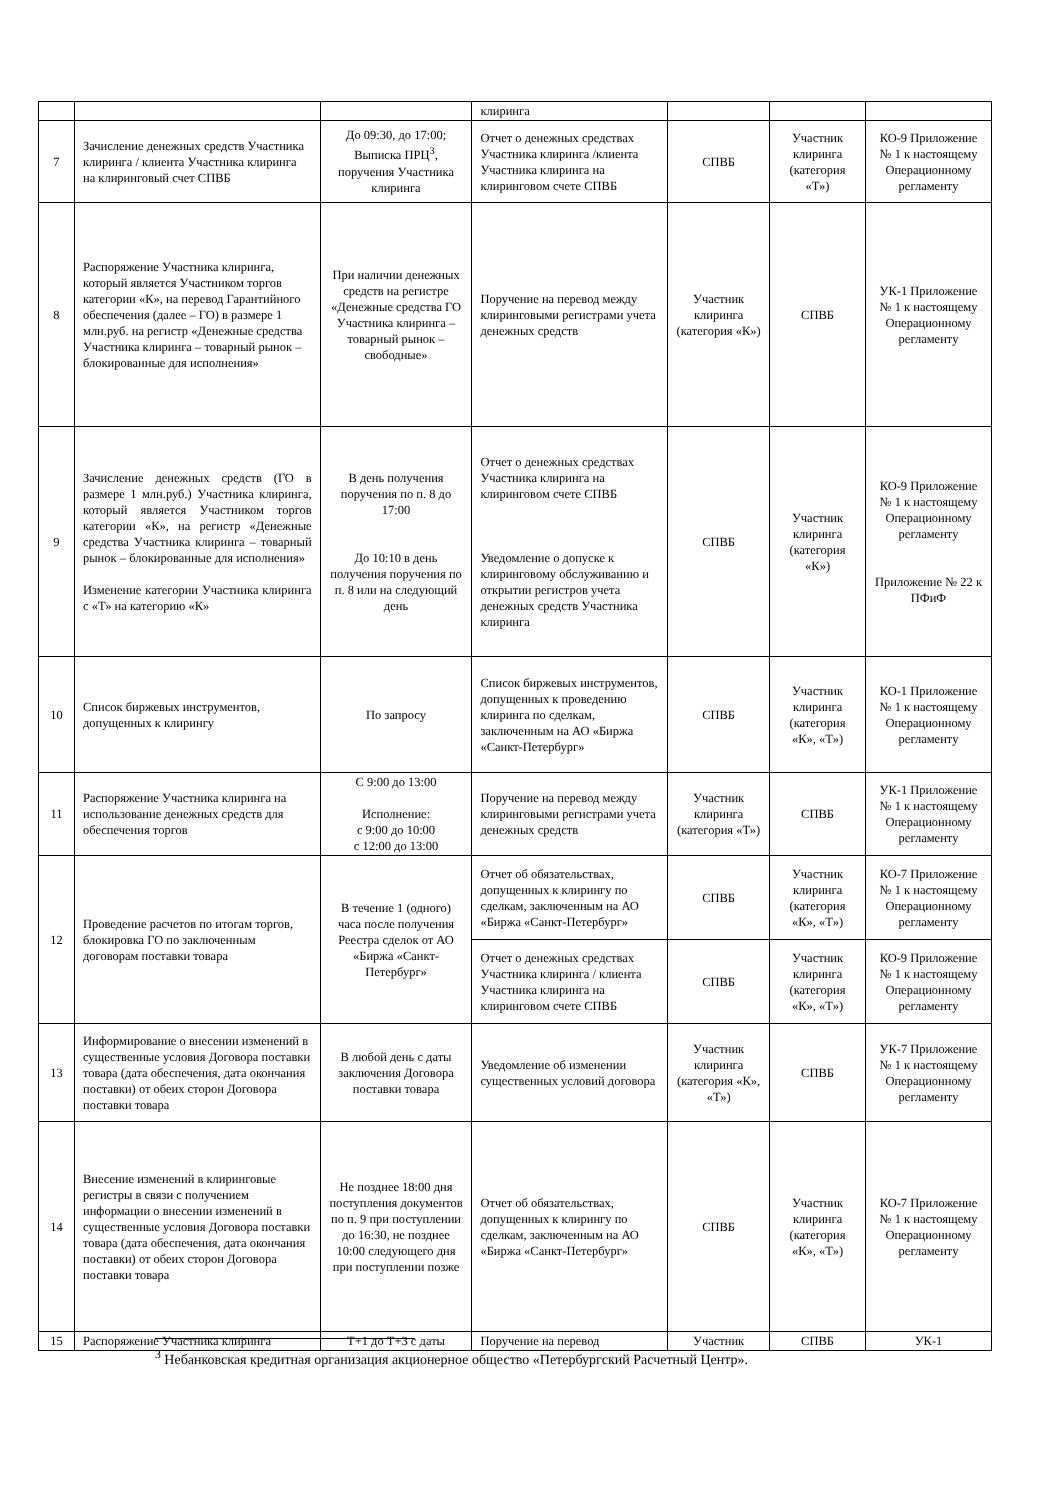| | | | клиринга | | | |
| 7 | Зачисление денежных средств Участника клиринга / клиента Участника клиринга на клиринговый счет СПВБ | До 09:30, до 17:00; Выписка ПРЦ<sup>3</sup>, поручения Участника клиринга | Отчет о денежных средствах Участника клиринга /клиента Участника клиринга на клиринговом счете СПВБ | СПВБ | Участник клиринга (категория «Т») | КО-9 Приложение № 1 к настоящему Операционному регламенту |
| 8 | Распоряжение Участника клиринга, который является Участником торгов категории «К», на перевод Гарантийного обеспечения (далее – ГО) в размере 1 млн.руб. на регистр «Денежные средства Участника клиринга – товарный рынок – блокированные для исполнения» | При наличии денежных средств на регистре «Денежные средства ГО Участника клиринга – товарный рынок – свободные» | Поручение на перевод между клиринговыми регистрами учета денежных средств | Участник клиринга (категория «К») | СПВБ | УК-1 Приложение № 1 к настоящему Операционному регламенту |
| 9 | Зачисление денежных средств (ГО в размере 1 млн.руб.) Участника клиринга, который является Участником торгов категории «К», на регистр «Денежные средства Участника клиринга – товарный рынок – блокированные для исполнения» Изменение категории Участника клиринга с «Т» на категорию «К» | В день получения поручения по п. 8 до 17:00 До 10:10 в день получения поручения по п. 8 или на следующий день | Отчет о денежных средствах Участника клиринга на клиринговом счете СПВБ Уведомление о допуске к клиринговому обслуживанию и открытии регистров учета денежных средств Участника клиринга | СПВБ | Участник клиринга (категория «К») | КО-9 Приложение № 1 к настоящему Операционному регламенту Приложение № 22 к ПФиФ |
| 10 | Список биржевых инструментов, допущенных к клирингу | По запросу | Список биржевых инструментов, допущенных к проведению клиринга по сделкам, заключенным на АО «Биржа «Санкт-Петербург» | СПВБ | Участник клиринга (категория «К», «Т») | КО-1 Приложение № 1 к настоящему Операционному регламенту |
| 11 | Распоряжение Участника клиринга на использование денежных средств для обеспечения торгов | С 9:00 до 13:00 Исполнение: с 9:00 до 10:00 с 12:00 до 13:00 | Поручение на перевод между клиринговыми регистрами учета денежных средств | Участник клиринга (категория «Т») | СПВБ | УК-1 Приложение № 1 к настоящему Операционному регламенту |
| 12 | Проведение расчетов по итогам торгов, блокировка ГО по заключенным договорам поставки товара | В течение 1 (одного) часа после получения Реестра сделок от АО «Биржа «Санкт-Петербург» | Отчет об обязательствах, допущенных к клирингу по сделкам, заключенным на АО «Биржа «Санкт-Петербург» | СПВБ | Участник клиринга (категория «К», «Т») | КО-7 Приложение № 1 к настоящему Операционному регламенту |
| | | | Отчет о денежных средствах Участника клиринга / клиента Участника клиринга на клиринговом счете СПВБ | СПВБ | Участник клиринга (категория «К», «Т») | КО-9 Приложение № 1 к настоящему Операционному регламенту |
| 13 | Информирование о внесении изменений в существенные условия Договора поставки товара (дата обеспечения, дата окончания поставки) от обеих сторон Договора поставки товара | В любой день с даты заключения Договора поставки товара | Уведомление об изменении существенных условий договора | Участник клиринга (категория «К», «Т») | СПВБ | УК-7 Приложение № 1 к настоящему Операционному регламенту |
| 14 | Внесение изменений в клиринговые регистры в связи с получением информации о внесении изменений в существенные условия Договора поставки товара (дата обеспечения, дата окончания поставки) от обеих сторон Договора поставки товара | Не позднее 18:00 дня поступления документов по п. 9 при поступлении до 16:30, не позднее 10:00 следующего дня при поступлении позже | Отчет об обязательствах, допущенных к клирингу по сделкам, заключенным на АО «Биржа «Санкт-Петербург» | СПВБ | Участник клиринга (категория «К», «Т») | КО-7 Приложение № 1 к настоящему Операционному регламенту |
| 15 | Распоряжение Участника клиринга | Т+1 до Т+3 с даты | Поручение на перевод | Участник | СПВБ | УК-1 |
<sup>3</sup> Небанковская кредитная организация акционерное общество «Петербургский Расчетный Центр».